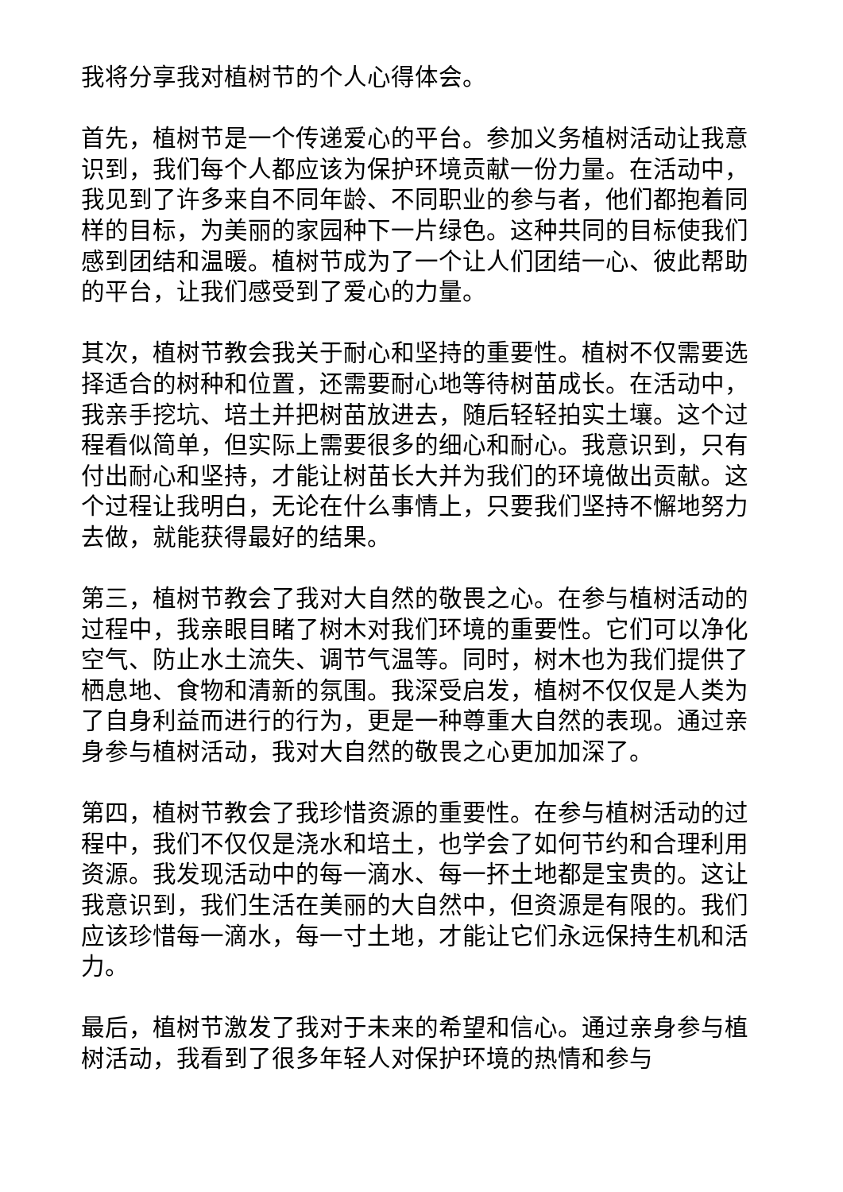我将分享我对植树节的个人心得体会。
首先，植树节是一个传递爱心的平台。参加义务植树活动让我意识到，我们每个人都应该为保护环境贡献一份力量。在活动中，我见到了许多来自不同年龄、不同职业的参与者，他们都抱着同样的目标，为美丽的家园种下一片绿色。这种共同的目标使我们感到团结和温暖。植树节成为了一个让人们团结一心、彼此帮助的平台，让我们感受到了爱心的力量。
其次，植树节教会我关于耐心和坚持的重要性。植树不仅需要选择适合的树种和位置，还需要耐心地等待树苗成长。在活动中，我亲手挖坑、培土并把树苗放进去，随后轻轻拍实土壤。这个过程看似简单，但实际上需要很多的细心和耐心。我意识到，只有付出耐心和坚持，才能让树苗长大并为我们的环境做出贡献。这个过程让我明白，无论在什么事情上，只要我们坚持不懈地努力去做，就能获得最好的结果。
第三，植树节教会了我对大自然的敬畏之心。在参与植树活动的过程中，我亲眼目睹了树木对我们环境的重要性。它们可以净化空气、防止水土流失、调节气温等。同时，树木也为我们提供了栖息地、食物和清新的氛围。我深受启发，植树不仅仅是人类为了自身利益而进行的行为，更是一种尊重大自然的表现。通过亲身参与植树活动，我对大自然的敬畏之心更加加深了。
第四，植树节教会了我珍惜资源的重要性。在参与植树活动的过程中，我们不仅仅是浇水和培土，也学会了如何节约和合理利用资源。我发现活动中的每一滴水、每一抔土地都是宝贵的。这让我意识到，我们生活在美丽的大自然中，但资源是有限的。我们应该珍惜每一滴水，每一寸土地，才能让它们永远保持生机和活力。
最后，植树节激发了我对于未来的希望和信心。通过亲身参与植树活动，我看到了很多年轻人对保护环境的热情和参与